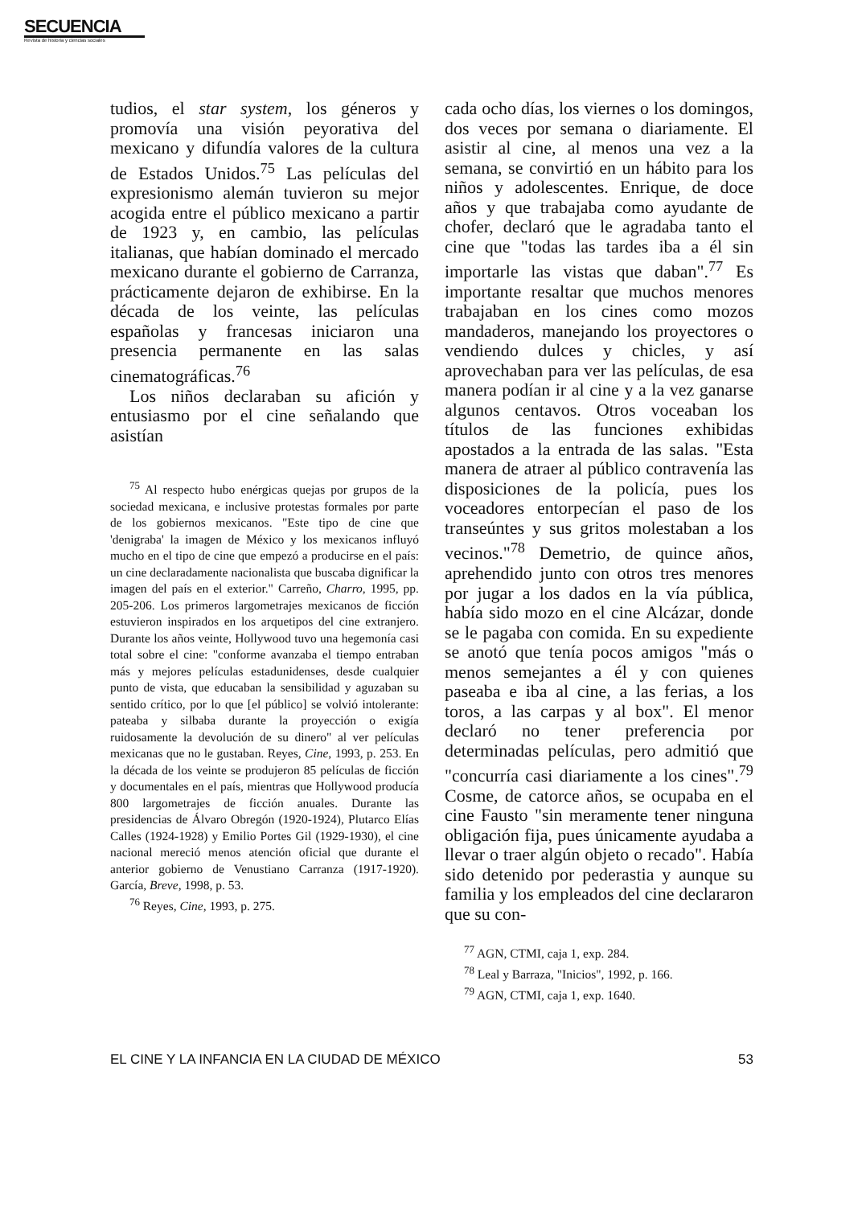SECUENCIA
Revista de historia y ciencias sociales
tudios, el star system, los géneros y promovía una visión peyorativa del mexicano y difundía valores de la cultura de Estados Unidos.<sup>75</sup> Las películas del expresionismo alemán tuvieron su mejor acogida entre el público mexicano a partir de 1923 y, en cambio, las películas italianas, que habían dominado el mercado mexicano durante el gobierno de Carranza, prácticamente dejaron de exhibirse. En la década de los veinte, las películas españolas y francesas iniciaron una presencia permanente en las salas cinematográficas.<sup>76</sup>
Los niños declaraban su afición y entusiasmo por el cine señalando que asistían
<sup>75</sup> Al respecto hubo enérgicas quejas por grupos de la sociedad mexicana, e inclusive protestas formales por parte de los gobiernos mexicanos. "Este tipo de cine que 'denigraba' la imagen de México y los mexicanos influyó mucho en el tipo de cine que empezó a producirse en el país: un cine declaradamente nacionalista que buscaba dignificar la imagen del país en el exterior." Carreño, Charro, 1995, pp. 205-206. Los primeros largometrajes mexicanos de ficción estuvieron inspirados en los arquetipos del cine extranjero. Durante los años veinte, Hollywood tuvo una hegemonía casi total sobre el cine: "conforme avanzaba el tiempo entraban más y mejores películas estadunidenses, desde cualquier punto de vista, que educaban la sensibilidad y aguzaban su sentido crítico, por lo que [el público] se volvió intolerante: pateaba y silbaba durante la proyección o exigía ruidosamente la devolución de su dinero" al ver películas mexicanas que no le gustaban. Reyes, Cine, 1993, p. 253. En la década de los veinte se produjeron 85 películas de ficción y documentales en el país, mientras que Hollywood producía 800 largometrajes de ficción anuales. Durante las presidencias de Álvaro Obregón (1920-1924), Plutarco Elías Calles (1924-1928) y Emilio Portes Gil (1929-1930), el cine nacional mereció menos atención oficial que durante el anterior gobierno de Venustiano Carranza (1917-1920). García, Breve, 1998, p. 53.
<sup>76</sup> Reyes, Cine, 1993, p. 275.
cada ocho días, los viernes o los domingos, dos veces por semana o diariamente. El asistir al cine, al menos una vez a la semana, se convirtió en un hábito para los niños y adolescentes. Enrique, de doce años y que trabajaba como ayudante de chofer, declaró que le agradaba tanto el cine que "todas las tardes iba a él sin importarle las vistas que daban".<sup>77</sup> Es importante resaltar que muchos menores trabajaban en los cines como mozos mandaderos, manejando los proyectores o vendiendo dulces y chicles, y así aprovechaban para ver las películas, de esa manera podían ir al cine y a la vez ganarse algunos centavos. Otros voceaban los títulos de las funciones exhibidas apostados a la entrada de las salas. "Esta manera de atraer al público contravenía las disposiciones de la policía, pues los voceadores entorpecían el paso de los transeúntes y sus gritos molestaban a los vecinos."<sup>78</sup> Demetrio, de quince años, aprehendido junto con otros tres menores por jugar a los dados en la vía pública, había sido mozo en el cine Alcázar, donde se le pagaba con comida. En su expediente se anotó que tenía pocos amigos "más o menos semejantes a él y con quienes paseaba e iba al cine, a las ferias, a los toros, a las carpas y al box". El menor declaró no tener preferencia por determinadas películas, pero admitió que "concurría casi diariamente a los cines".<sup>79</sup> Cosme, de catorce años, se ocupaba en el cine Fausto "sin meramente tener ninguna obligación fija, pues únicamente ayudaba a llevar o traer algún objeto o recado". Había sido detenido por pederastia y aunque su familia y los empleados del cine declararon que su con-
<sup>77</sup> AGN, CTMI, caja 1, exp. 284.
<sup>78</sup> Leal y Barraza, "Inicios", 1992, p. 166.
<sup>79</sup> AGN, CTMI, caja 1, exp. 1640.
EL CINE Y LA INFANCIA EN LA CIUDAD DE MÉXICO 53